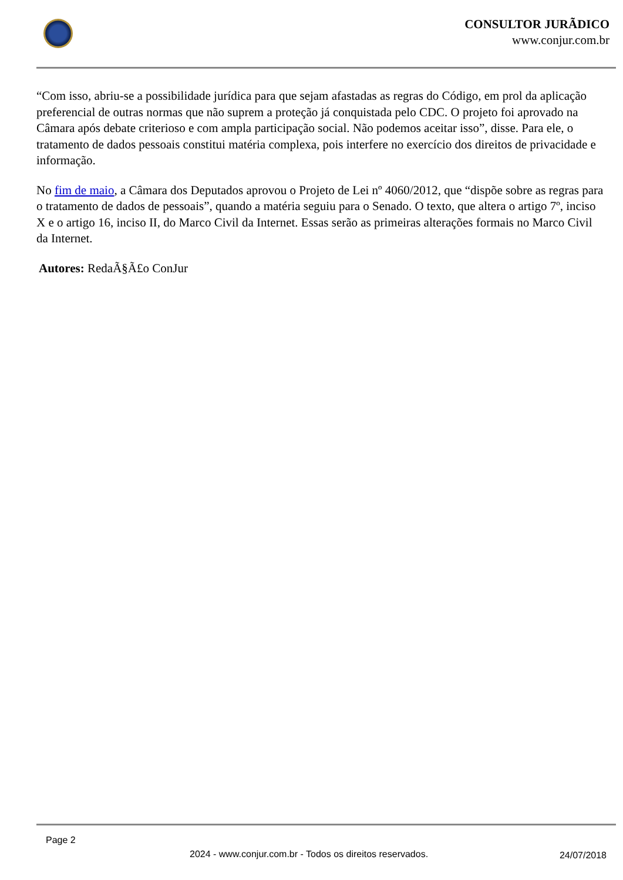CONSULTOR JURÃDICO
www.conjur.com.br
“Com isso, abriu-se a possibilidade jurídica para que sejam afastadas as regras do Código, em prol da aplicação preferencial de outras normas que não suprem a proteção já conquistada pelo CDC. O projeto foi aprovado na Câmara após debate criterioso e com ampla participação social. Não podemos aceitar isso”, disse. Para ele, o tratamento de dados pessoais constitui matéria complexa, pois interfere no exercício dos direitos de privacidade e informação.
No fim de maio, a Câmara dos Deputados aprovou o Projeto de Lei nº 4060/2012, que “dispõe sobre as regras para o tratamento de dados de pessoais”, quando a matéria seguiu para o Senado. O texto, que altera o artigo 7º, inciso X e o artigo 16, inciso II, do Marco Civil da Internet. Essas serão as primeiras alterações formais no Marco Civil da Internet.
Autores: RedaÃ§Ã£o ConJur
Page 2
2024 - www.conjur.com.br - Todos os direitos reservados. 24/07/2018